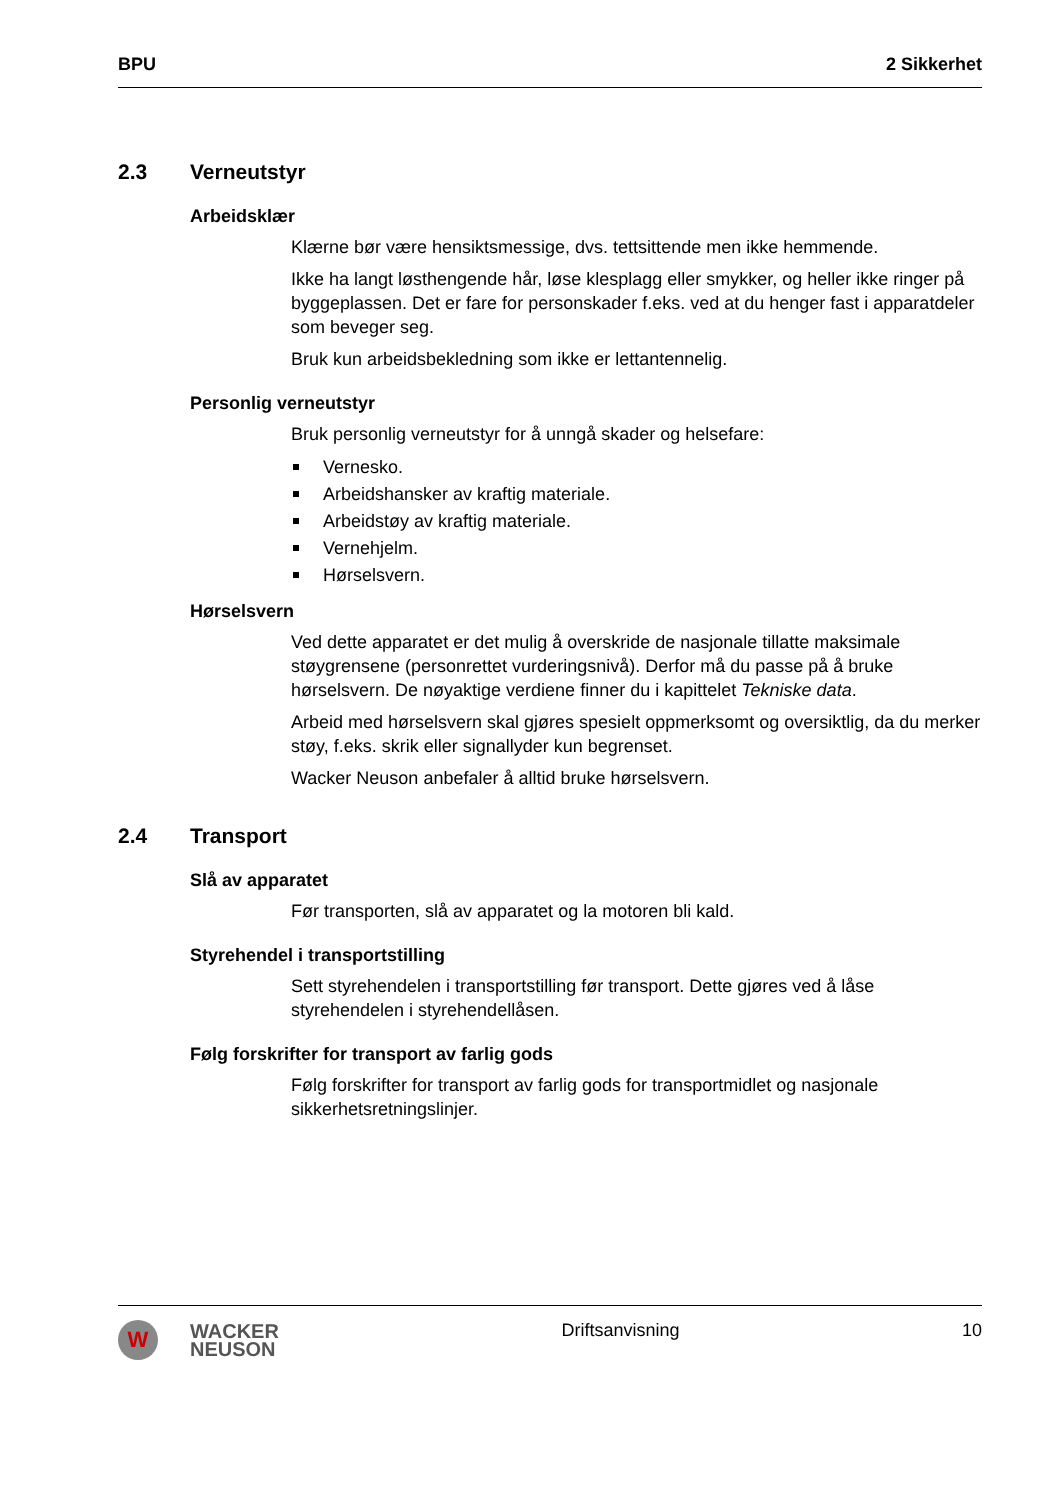BPU 2 Sikkerhet
2.3 Verneutstyr
Arbeidsklær
Klærne bør være hensiktsmessige, dvs. tettsittende men ikke hemmende.
Ikke ha langt løsthengende hår, løse klesplagg eller smykker, og heller ikke ringer på byggeplassen. Det er fare for personskader f.eks. ved at du henger fast i apparatdeler som beveger seg.
Bruk kun arbeidsbekledning som ikke er lettantennelig.
Personlig verneutstyr
Bruk personlig verneutstyr for å unngå skader og helsefare:
Vernesko.
Arbeidshansker av kraftig materiale.
Arbeidstøy av kraftig materiale.
Vernehjelm.
Hørselsvern.
Hørselsvern
Ved dette apparatet er det mulig å overskride de nasjonale tillatte maksimale støygrensene (personrettet vurderingsnivå). Derfor må du passe på å bruke hørselsvern. De nøyaktige verdiene finner du i kapittelet Tekniske data.
Arbeid med hørselsvern skal gjøres spesielt oppmerksomt og oversiktlig, da du merker støy, f.eks. skrik eller signallyder kun begrenset.
Wacker Neuson anbefaler å alltid bruke hørselsvern.
2.4 Transport
Slå av apparatet
Før transporten, slå av apparatet og la motoren bli kald.
Styrehendel i transportstilling
Sett styrehendelen i transportstilling før transport. Dette gjøres ved å låse styrehendelen i styrehendellåsen.
Følg forskrifter for transport av farlig gods
Følg forskrifter for transport av farlig gods for transportmidlet og nasjonale sikkerhetsretningslinjer.
W
WACKER
NEUSON
Driftsanvisning 10